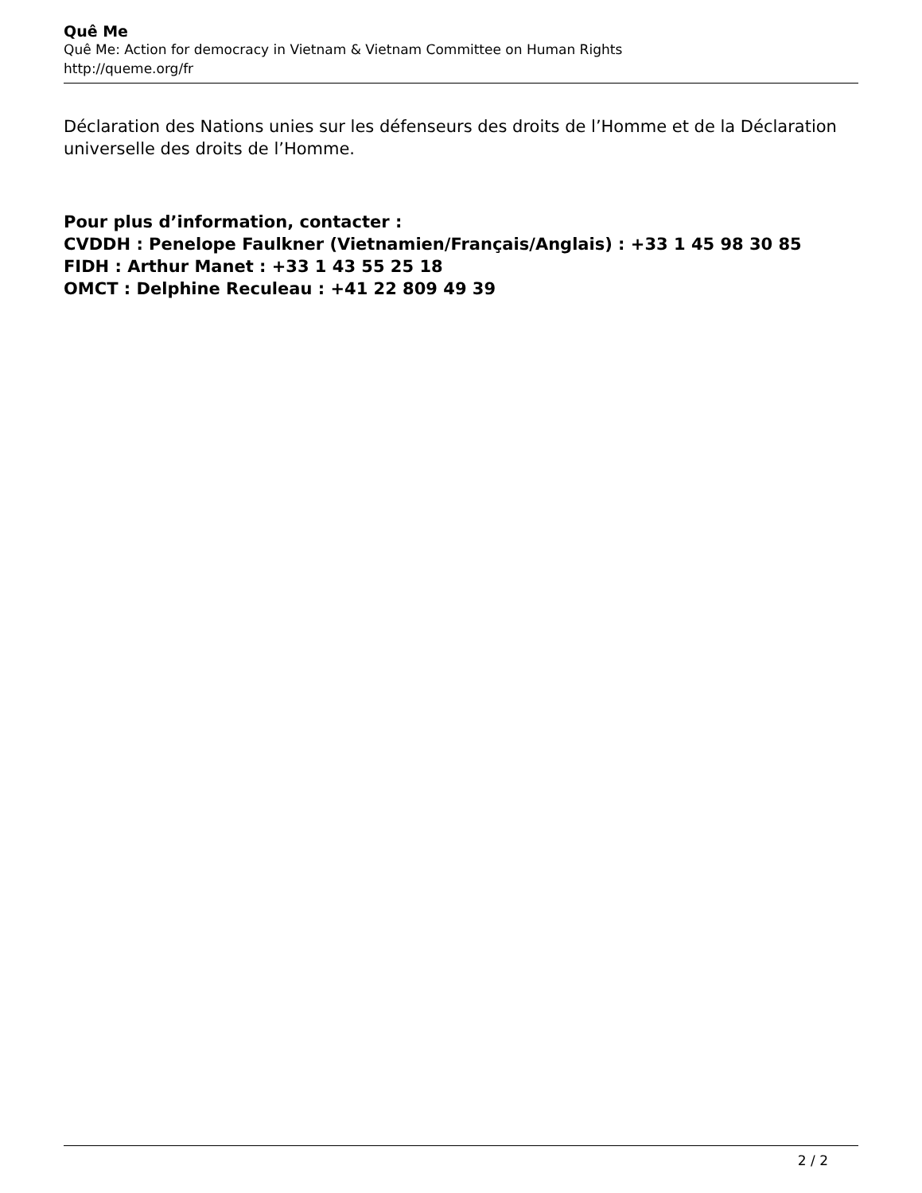Quê Me
Quê Me: Action for democracy in Vietnam & Vietnam Committee on Human Rights
http://queme.org/fr
Déclaration des Nations unies sur les défenseurs des droits de l’Homme et de la Déclaration universelle des droits de l’Homme.
Pour plus d’information, contacter :
CVDDH : Penelope Faulkner (Vietnamien/Français/Anglais) : +33 1 45 98 30 85
FIDH : Arthur Manet : +33 1 43 55 25 18
OMCT : Delphine Reculeau : +41 22 809 49 39
2 / 2